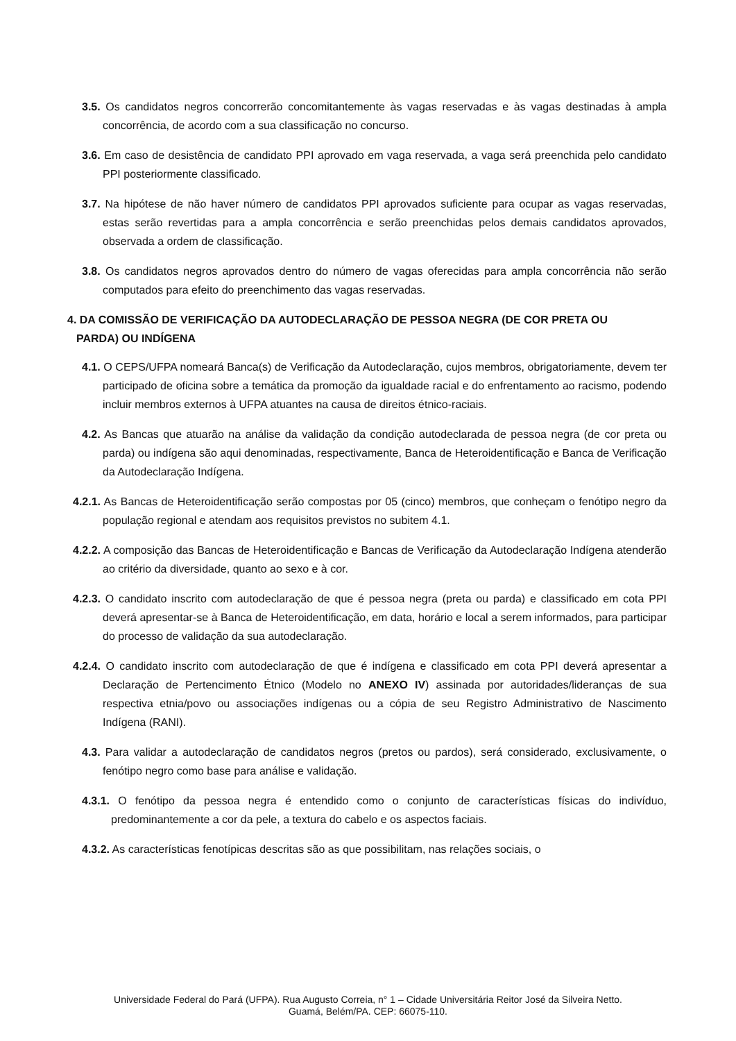3.5. Os candidatos negros concorrerão concomitantemente às vagas reservadas e às vagas destinadas à ampla concorrência, de acordo com a sua classificação no concurso.
3.6. Em caso de desistência de candidato PPI aprovado em vaga reservada, a vaga será preenchida pelo candidato PPI posteriormente classificado.
3.7. Na hipótese de não haver número de candidatos PPI aprovados suficiente para ocupar as vagas reservadas, estas serão revertidas para a ampla concorrência e serão preenchidas pelos demais candidatos aprovados, observada a ordem de classificação.
3.8. Os candidatos negros aprovados dentro do número de vagas oferecidas para ampla concorrência não serão computados para efeito do preenchimento das vagas reservadas.
4. DA COMISSÃO DE VERIFICAÇÃO DA AUTODECLARAÇÃO DE PESSOA NEGRA (DE COR PRETA OU PARDA) OU INDÍGENA
4.1. O CEPS/UFPA nomeará Banca(s) de Verificação da Autodeclaração, cujos membros, obrigatoriamente, devem ter participado de oficina sobre a temática da promoção da igualdade racial e do enfrentamento ao racismo, podendo incluir membros externos à UFPA atuantes na causa de direitos étnico-raciais.
4.2. As Bancas que atuarão na análise da validação da condição autodeclarada de pessoa negra (de cor preta ou parda) ou indígena são aqui denominadas, respectivamente, Banca de Heteroidentificação e Banca de Verificação da Autodeclaração Indígena.
4.2.1. As Bancas de Heteroidentificação serão compostas por 05 (cinco) membros, que conheçam o fenótipo negro da população regional e atendam aos requisitos previstos no subitem 4.1.
4.2.2. A composição das Bancas de Heteroidentificação e Bancas de Verificação da Autodeclaração Indígena atenderão ao critério da diversidade, quanto ao sexo e à cor.
4.2.3. O candidato inscrito com autodeclaração de que é pessoa negra (preta ou parda) e classificado em cota PPI deverá apresentar-se à Banca de Heteroidentificação, em data, horário e local a serem informados, para participar do processo de validação da sua autodeclaração.
4.2.4. O candidato inscrito com autodeclaração de que é indígena e classificado em cota PPI deverá apresentar a Declaração de Pertencimento Étnico (Modelo no ANEXO IV) assinada por autoridades/lideranças de sua respectiva etnia/povo ou associações indígenas ou a cópia de seu Registro Administrativo de Nascimento Indígena (RANI).
4.3. Para validar a autodeclaração de candidatos negros (pretos ou pardos), será considerado, exclusivamente, o fenótipo negro como base para análise e validação.
4.3.1. O fenótipo da pessoa negra é entendido como o conjunto de características físicas do indivíduo, predominantemente a cor da pele, a textura do cabelo e os aspectos faciais.
4.3.2. As características fenotípicas descritas são as que possibilitam, nas relações sociais, o
Universidade Federal do Pará (UFPA). Rua Augusto Correia, n° 1 – Cidade Universitária Reitor José da Silveira Netto.
Guamá, Belém/PA. CEP: 66075-110.